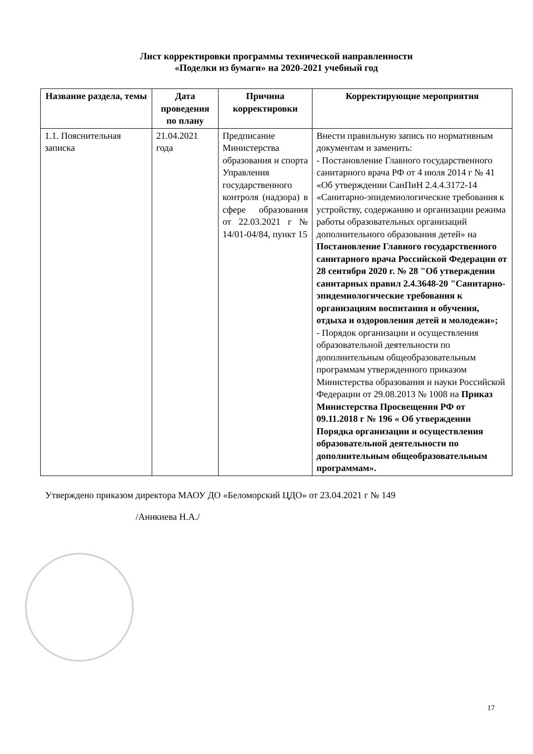Лист корректировки программы технической направленности
«Поделки из бумаги» на 2020-2021 учебный год
| Название раздела, темы | Дата проведения по плану | Причина корректировки | Корректирующие мероприятия |
| --- | --- | --- | --- |
| 1.1. Пояснительная записка | 21.04.2021 года | Предписание Министерства образования и спорта Управления государственного контроля (надзора) в сфере образования от 22.03.2021 г № 14/01-04/84, пункт 15 | Внести правильную запись по нормативным документам и заменить: - Постановление Главного государственного санитарного врача РФ от 4 июля 2014 г № 41 «Об утверждении СанПиН 2.4.4.3172-14 «Санитарно-эпидемиологические требования к устройству, содержанию и организации режима работы образовательных организаций дополнительного образования детей» на Постановление Главного государственного санитарного врача Российской Федерации от 28 сентября 2020 г. № 28 "Об утверждении санитарных правил 2.4.3648-20 "Санитарно-эпидемиологические требования к организациям воспитания и обучения, отдыха и оздоровления детей и молодежи»; - Порядок организации и осуществления образовательной деятельности по дополнительным общеобразовательным программам утвержденного приказом Министерства образования и науки Российской Федерации от 29.08.2013 № 1008 на Приказ Министерства Просвещения РФ от 09.11.2018 г № 196 « Об утверждении Порядка организации и осуществления образовательной деятельности по дополнительным общеобразовательным программам». |
Утверждено приказом директора МАОУ ДО «Беломорский ЦДО» от 23.04.2021 г № 149
/Аникиева Н.А./
17